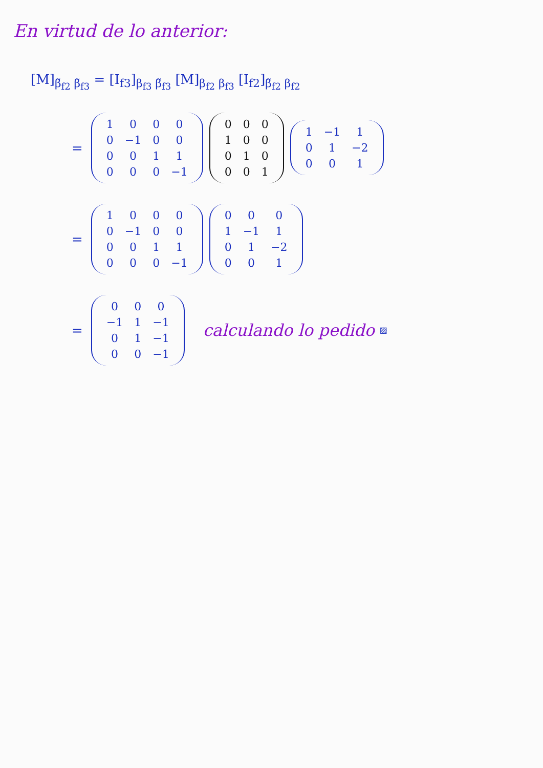En virtud de lo anterior:
[M]<sub>β̃<sub>f2</sub> β̃<sub>f3</sub></sub> = [I<sub>f3</sub>]<sub>β<sub>f3</sub> β̃<sub>f3</sub></sub> [M]<sub>β<sub>f2</sub> β<sub>f3</sub></sub> [I<sub>f2</sub>]<sub>β̃<sub>f2</sub> β<sub>f2</sub></sub>
=
| 1 | 0 | 0 | 0 |
| 0 | −1 | 0 | 0 |
| 0 | 0 | 1 | 1 |
| 0 | 0 | 0 | −1 |
| 0 | 0 | 0 |
| 1 | 0 | 0 |
| 0 | 1 | 0 |
| 0 | 0 | 1 |
| 1 | −1 | 1 |
| 0 | 1 | −2 |
| 0 | 0 | 1 |
=
| 1 | 0 | 0 | 0 |
| 0 | −1 | 0 | 0 |
| 0 | 0 | 1 | 1 |
| 0 | 0 | 0 | −1 |
| 0 | 0 | 0 |
| 1 | −1 | 1 |
| 0 | 1 | −2 |
| 0 | 0 | 1 |
=
| 0 | 0 | 0 |
| −1 | 1 | −1 |
| 0 | 1 | −1 |
| 0 | 0 | −1 |
calculando lo pedido ▨